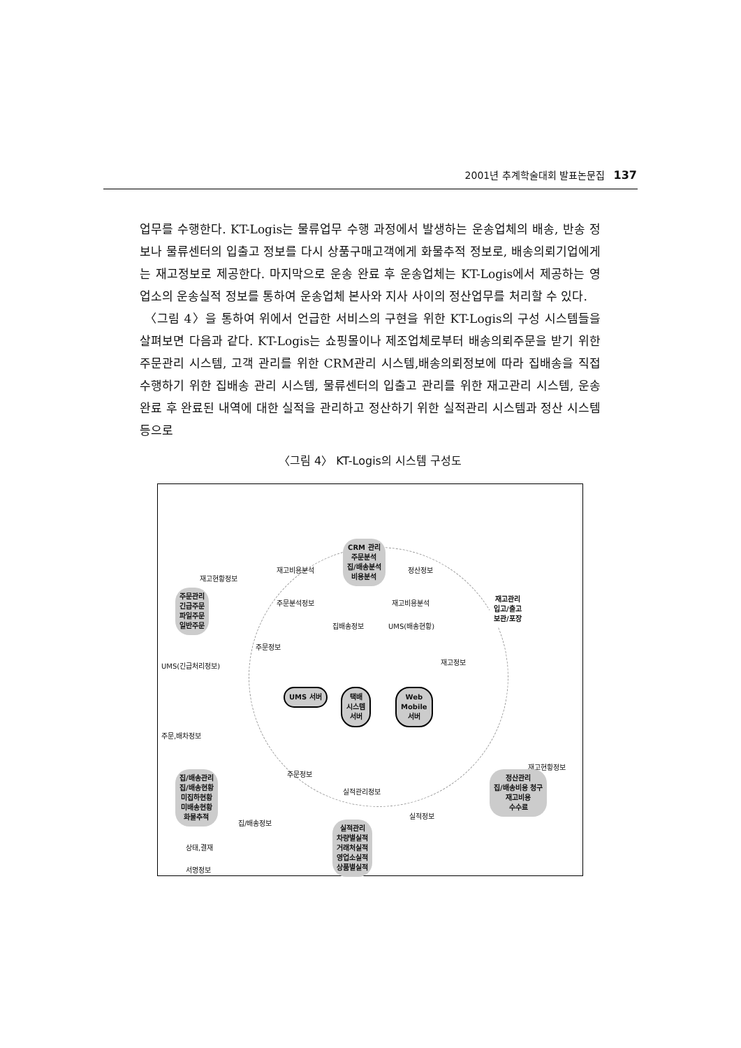2001년 추계학술대회 발표논문집 137
업무를 수행한다. KT-Logis는 물류업무 수행 과정에서 발생하는 운송업체의 배송, 반송 정보나 물류센터의 입출고 정보를 다시 상품구매고객에게 화물추적 정보로, 배송의뢰기업에게는 재고정보로 제공한다. 마지막으로 운송 완료 후 운송업체는 KT-Logis에서 제공하는 영업소의 운송실적 정보를 통하여 운송업체 본사와 지사 사이의 정산업무를 처리할 수 있다.
〈그림 4〉을 통하여 위에서 언급한 서비스의 구현을 위한 KT-Logis의 구성 시스템들을 살펴보면 다음과 같다. KT-Logis는 쇼핑몰이나 제조업체로부터 배송의뢰주문을 받기 위한 주문관리 시스템, 고객 관리를 위한 CRM관리 시스템,배송의뢰정보에 따라 집배송을 직접 수행하기 위한 집배송 관리 시스템, 물류센터의 입출고 관리를 위한 재고관리 시스템, 운송 완료 후 완료된 내역에 대한 실적을 관리하고 정산하기 위한 실적관리 시스템과 정산 시스템 등으로
〈그림 4〉 KT-Logis의 시스템 구성도
CRM 관리
주문분석
집/배송분석
비용분석
재고비용분석 정산정보
재고현황정보
주문관리
긴급주문
파일주문
일반주문
주문분석정보 재고비용분석
재고관리
입고/출고
보관/포장
집배송정보 UMS(배송현황)
주문정보
재고정보
UMS(긴급처리정보)
UMS 서버
택배
시스템
서버
Web
Mobile
서버
주문,배차정보
주문정보
재고현황정보
집/배송관리
집/배송현황
미집하현황
미배송현황
화물추적
정산관리
집/배송비용 청구
재고비용
수수료
실적관리정보
실적정보
집/배송정보
상태,결재
서명정보
실적관리
차량별실적
거래처실적
영업소실적
상품별실적